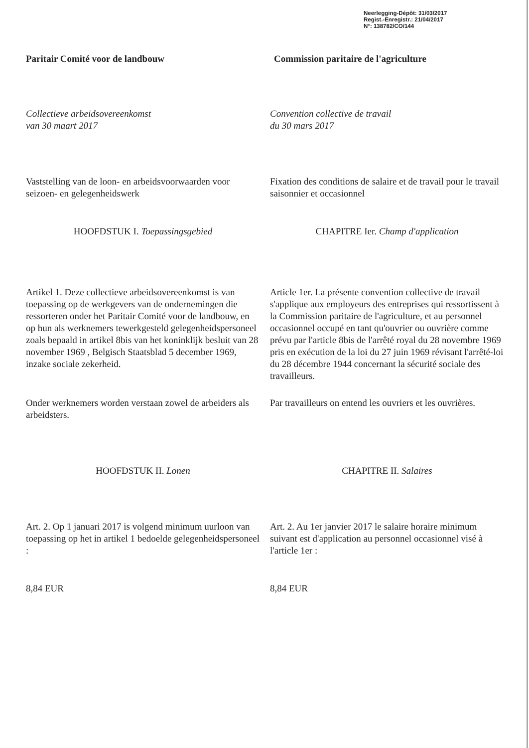Neerlegging-Dépôt: 31/03/2017
Regist.-Enregistr.: 21/04/2017
N°: 138782/CO/144
Paritair Comité voor de landbouw Commission paritaire de l'agriculture
Collectieve arbeidsovereenkomst
van 30 maart 2017
Convention collective de travail
du 30 mars 2017
Vaststelling van de loon- en arbeidsvoorwaarden voor seizoen- en gelegenheidswerk
Fixation des conditions de salaire et de travail pour le travail saisonnier et occasionnel
HOOFDSTUK I. Toepassingsgebied CHAPITRE Ier. Champ d'application
Artikel 1. Deze collectieve arbeidsovereenkomst is van toepassing op de werkgevers van de ondernemingen die ressorteren onder het Paritair Comité voor de landbouw, en op hun als werknemers tewerkgesteld gelegenheidspersoneel zoals bepaald in artikel 8bis van het koninklijk besluit van 28 november 1969 , Belgisch Staatsblad 5 december 1969, inzake sociale zekerheid.
Article 1er. La présente convention collective de travail s'applique aux employeurs des entreprises qui ressortissent à la Commission paritaire de l'agriculture, et au personnel occasionnel occupé en tant qu'ouvrier ou ouvrière comme prévu par l'article 8bis de l'arrêté royal du 28 novembre 1969 pris en exécution de la loi du 27 juin 1969 révisant l'arrêté-loi du 28 décembre 1944 concernant la sécurité sociale des travailleurs.
Onder werknemers worden verstaan zowel de arbeiders als arbeidsters.
Par travailleurs on entend les ouvriers et les ouvrières.
HOOFDSTUK II. Lonen CHAPITRE II. Salaires
Art. 2. Op 1 januari 2017 is volgend minimum uurloon van toepassing op het in artikel 1 bedoelde gelegenheidspersoneel :
Art. 2. Au 1er janvier 2017 le salaire horaire minimum suivant est d'application au personnel occasionnel visé à l'article 1er :
8,84 EUR 8,84 EUR